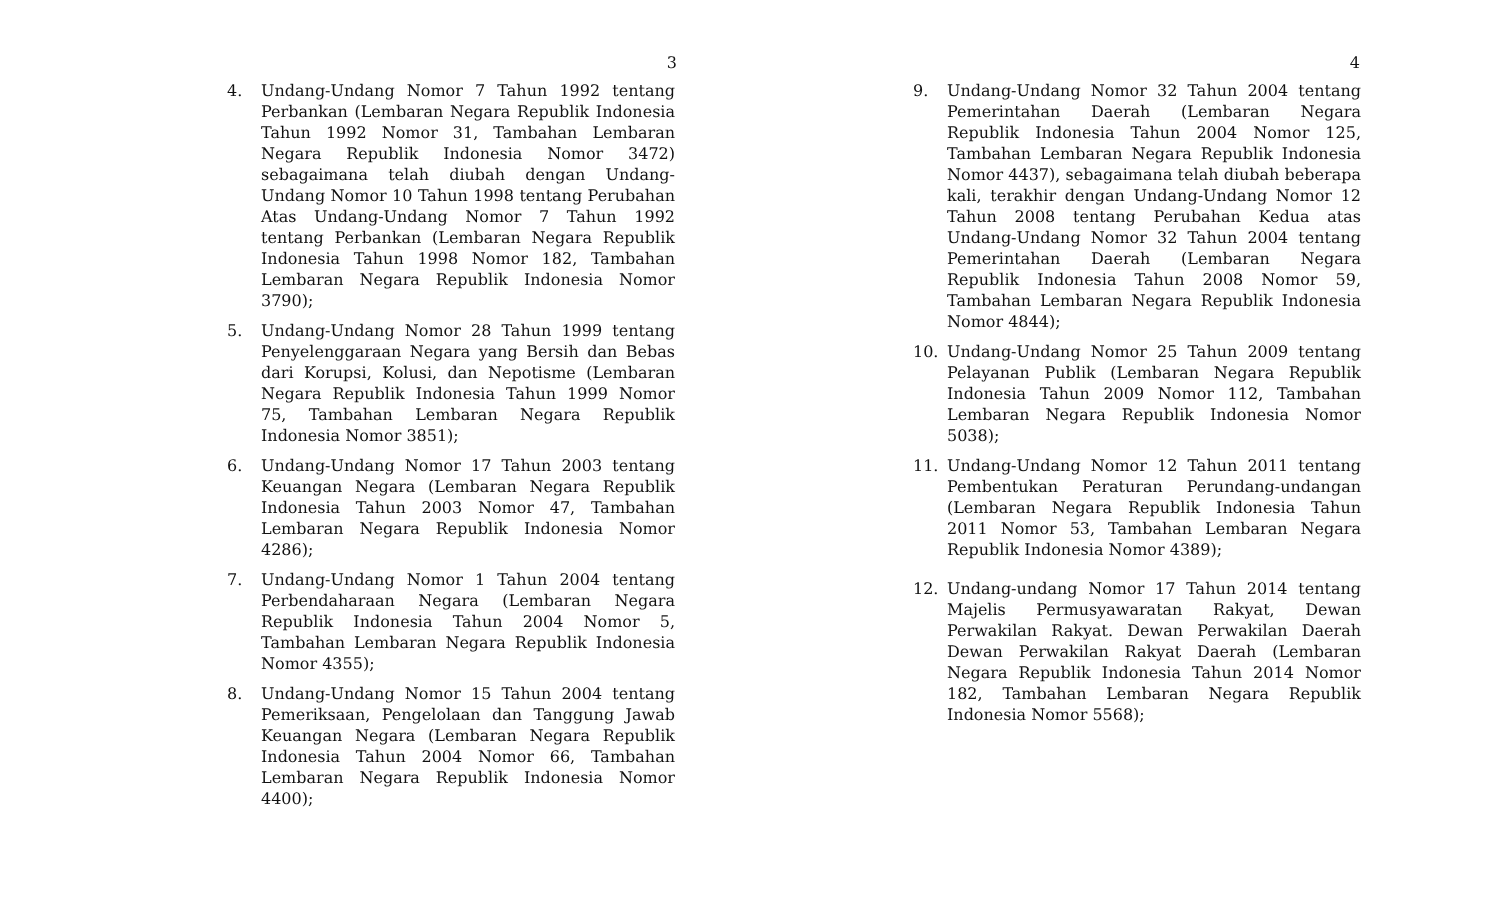3
4. Undang-Undang Nomor 7 Tahun 1992 tentang Perbankan (Lembaran Negara Republik Indonesia Tahun 1992 Nomor 31, Tambahan Lembaran Negara Republik Indonesia Nomor 3472) sebagaimana telah diubah dengan Undang-Undang Nomor 10 Tahun 1998 tentang Perubahan Atas Undang-Undang Nomor 7 Tahun 1992 tentang Perbankan (Lembaran Negara Republik Indonesia Tahun 1998 Nomor 182, Tambahan Lembaran Negara Republik Indonesia Nomor 3790);
5. Undang-Undang Nomor 28 Tahun 1999 tentang Penyelenggaraan Negara yang Bersih dan Bebas dari Korupsi, Kolusi, dan Nepotisme (Lembaran Negara Republik Indonesia Tahun 1999 Nomor 75, Tambahan Lembaran Negara Republik Indonesia Nomor 3851);
6. Undang-Undang Nomor 17 Tahun 2003 tentang Keuangan Negara (Lembaran Negara Republik Indonesia Tahun 2003 Nomor 47, Tambahan Lembaran Negara Republik Indonesia Nomor 4286);
7. Undang-Undang Nomor 1 Tahun 2004 tentang Perbendaharaan Negara (Lembaran Negara Republik Indonesia Tahun 2004 Nomor 5, Tambahan Lembaran Negara Republik Indonesia Nomor 4355);
8. Undang-Undang Nomor 15 Tahun 2004 tentang Pemeriksaan, Pengelolaan dan Tanggung Jawab Keuangan Negara (Lembaran Negara Republik Indonesia Tahun 2004 Nomor 66, Tambahan Lembaran Negara Republik Indonesia Nomor 4400);
4
9. Undang-Undang Nomor 32 Tahun 2004 tentang Pemerintahan Daerah (Lembaran Negara Republik Indonesia Tahun 2004 Nomor 125, Tambahan Lembaran Negara Republik Indonesia Nomor 4437), sebagaimana telah diubah beberapa kali, terakhir dengan Undang-Undang Nomor 12 Tahun 2008 tentang Perubahan Kedua atas Undang-Undang Nomor 32 Tahun 2004 tentang Pemerintahan Daerah (Lembaran Negara Republik Indonesia Tahun 2008 Nomor 59, Tambahan Lembaran Negara Republik Indonesia Nomor 4844);
10. Undang-Undang Nomor 25 Tahun 2009 tentang Pelayanan Publik (Lembaran Negara Republik Indonesia Tahun 2009 Nomor 112, Tambahan Lembaran Negara Republik Indonesia Nomor 5038);
11. Undang-Undang Nomor 12 Tahun 2011 tentang Pembentukan Peraturan Perundang-undangan (Lembaran Negara Republik Indonesia Tahun 2011 Nomor 53, Tambahan Lembaran Negara Republik Indonesia Nomor 4389);
12. Undang-undang Nomor 17 Tahun 2014 tentang Majelis Permusyawaratan Rakyat, Dewan Perwakilan Rakyat. Dewan Perwakilan Daerah Dewan Perwakilan Rakyat Daerah (Lembaran Negara Republik Indonesia Tahun 2014 Nomor 182, Tambahan Lembaran Negara Republik Indonesia Nomor 5568);